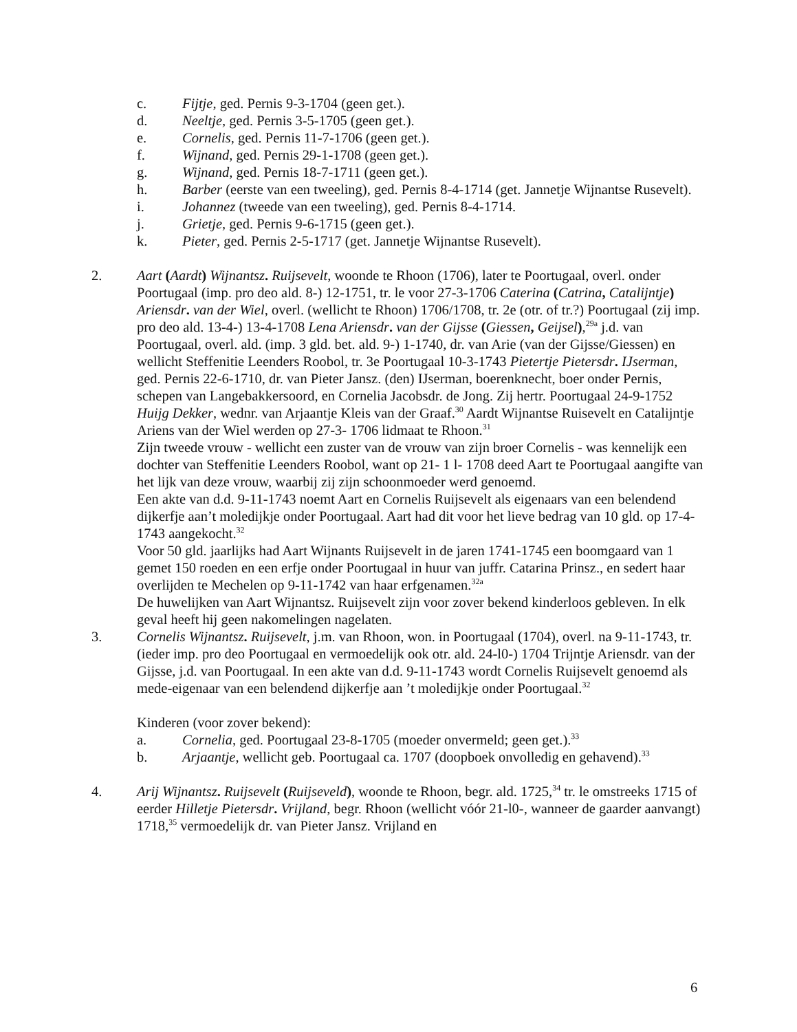c. Fijtje, ged. Pernis 9-3-1704 (geen get.).
d. Neeltje, ged. Pernis 3-5-1705 (geen get.).
e. Cornelis, ged. Pernis 11-7-1706 (geen get.).
f. Wijnand, ged. Pernis 29-1-1708 (geen get.).
g. Wijnand, ged. Pernis 18-7-1711 (geen get.).
h. Barber (eerste van een tweeling), ged. Pernis 8-4-1714 (get. Jannetje Wijnantse Rusevelt).
i. Johannez (tweede van een tweeling), ged. Pernis 8-4-1714.
j. Grietje, ged. Pernis 9-6-1715 (geen get.).
k. Pieter, ged. Pernis 2-5-1717 (get. Jannetje Wijnantse Rusevelt).
2. Aart (Aardt) Wijnantsz. Ruijsevelt, woonde te Rhoon (1706), later te Poortugaal, overl. onder Poortugaal (imp. pro deo ald. 8-) 12-1751, tr. le voor 27-3-1706 Caterina (Catrina, Catalijntje) Ariensdr. van der Wiel, overl. (wellicht te Rhoon) 1706/1708, tr. 2e (otr. of tr.?) Poortugaal (zij imp. pro deo ald. 13-4-) 13-4-1708 Lena Ariensdr. van der Gijsse (Giessen, Geijsel),<sup>29a</sup> j.d. van Poortugaal, overl. ald. (imp. 3 gld. bet. ald. 9-) 1-1740, dr. van Arie (van der Gijsse/Giessen) en wellicht Steffenitie Leenders Roobol, tr. 3e Poortugaal 10-3-1743 Pietertje Pietersdr. IJserman, ged. Pernis 22-6-1710, dr. van Pieter Jansz. (den) IJserman, boerenknecht, boer onder Pernis, schepen van Langebakkersoord, en Cornelia Jacobsdr. de Jong. Zij hertr. Poortugaal 24-9-1752 Huijg Dekker, wednr. van Arjaantje Kleis van der Graaf.<sup>30</sup> Aardt Wijnantse Ruisevelt en Catalijntje Ariens van der Wiel werden op 27-3- 1706 lidmaat te Rhoon.<sup>31</sup>
Zijn tweede vrouw - wellicht een zuster van de vrouw van zijn broer Cornelis - was kennelijk een dochter van Steffenitie Leenders Roobol, want op 21- 1 l- 1708 deed Aart te Poortugaal aangifte van het lijk van deze vrouw, waarbij zij zijn schoonmoeder werd genoemd.
Een akte van d.d. 9-11-1743 noemt Aart en Cornelis Ruijsevelt als eigenaars van een belendend dijkerfje aan’t moledijkje onder Poortugaal. Aart had dit voor het lieve bedrag van 10 gld. op 17-4-1743 aangekocht.<sup>32</sup>
Voor 50 gld. jaarlijks had Aart Wijnants Ruijsevelt in de jaren 1741-1745 een boomgaard van 1 gemet 150 roeden en een erfje onder Poortugaal in huur van juffr. Catarina Prinsz., en sedert haar overlijden te Mechelen op 9-11-1742 van haar erfgenamen.<sup>32a</sup>
De huwelijken van Aart Wijnantsz. Ruijsevelt zijn voor zover bekend kinderloos gebleven. In elk geval heeft hij geen nakomelingen nagelaten.
3. Cornelis Wijnantsz. Ruijsevelt, j.m. van Rhoon, won. in Poortugaal (1704), overl. na 9-11-1743, tr. (ieder imp. pro deo Poortugaal en vermoedelijk ook otr. ald. 24-l0-) 1704 Trijntje Ariensdr. van der Gijsse, j.d. van Poortugaal. In een akte van d.d. 9-11-1743 wordt Cornelis Ruijsevelt genoemd als mede-eigenaar van een belendend dijkerfje aan ’t moledijkje onder Poortugaal.<sup>32</sup>
Kinderen (voor zover bekend):
a. Cornelia, ged. Poortugaal 23-8-1705 (moeder onvermeld; geen get.).<sup>33</sup>
b. Arjaantje, wellicht geb. Poortugaal ca. 1707 (doopboek onvolledig en gehavend).<sup>33</sup>
4. Arij Wijnantsz. Ruijsevelt (Ruijseveld), woonde te Rhoon, begr. ald. 1725,<sup>34</sup> tr. le omstreeks 1715 of eerder Hilletje Pietersdr. Vrijland, begr. Rhoon (wellicht vóór 21-l0-, wanneer de gaarder aanvangt) 1718,<sup>35</sup> vermoedelijk dr. van Pieter Jansz. Vrijland en
6